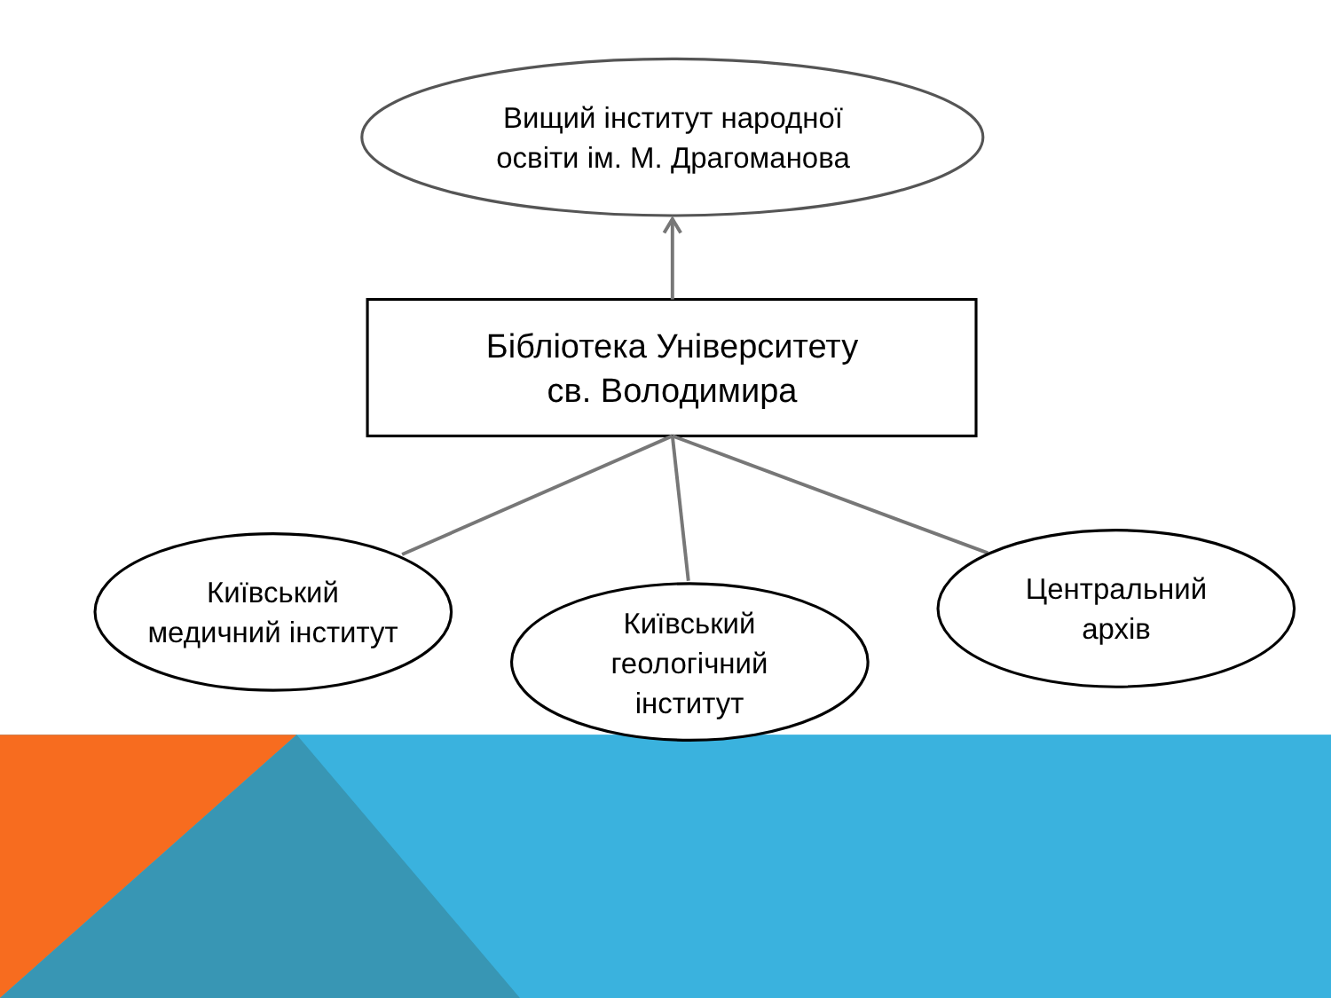Вищий інститут народної
освіти ім. М. Драгоманова
Бібліотека Університету
св. Володимира
Київський
медичний інститут
Київський
геологічний
інститут
Центральний
архів